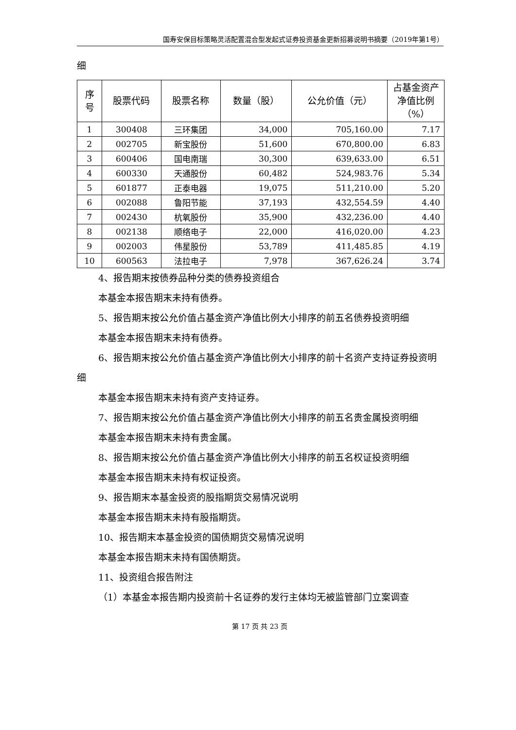国寿安保目标策略灵活配置混合型发起式证券投资基金更新招募说明书摘要（2019年第1号）
细
| 序号 | 股票代码 | 股票名称 | 数量（股） | 公允价值（元） | 占基金资产净值比例（%） |
| --- | --- | --- | --- | --- | --- |
| 1 | 300408 | 三环集团 | 34,000 | 705,160.00 | 7.17 |
| 2 | 002705 | 新宝股份 | 51,600 | 670,800.00 | 6.83 |
| 3 | 600406 | 国电南瑞 | 30,300 | 639,633.00 | 6.51 |
| 4 | 600330 | 天通股份 | 60,482 | 524,983.76 | 5.34 |
| 5 | 601877 | 正泰电器 | 19,075 | 511,210.00 | 5.20 |
| 6 | 002088 | 鲁阳节能 | 37,193 | 432,554.59 | 4.40 |
| 7 | 002430 | 杭氧股份 | 35,900 | 432,236.00 | 4.40 |
| 8 | 002138 | 顺络电子 | 22,000 | 416,020.00 | 4.23 |
| 9 | 002003 | 伟星股份 | 53,789 | 411,485.85 | 4.19 |
| 10 | 600563 | 法拉电子 | 7,978 | 367,626.24 | 3.74 |
4、报告期末按债券品种分类的债券投资组合
本基金本报告期末未持有债券。
5、报告期末按公允价值占基金资产净值比例大小排序的前五名债券投资明细
本基金本报告期末未持有债券。
6、报告期末按公允价值占基金资产净值比例大小排序的前十名资产支持证券投资明细
本基金本报告期末未持有资产支持证券。
7、报告期末按公允价值占基金资产净值比例大小排序的前五名贵金属投资明细
本基金本报告期末未持有贵金属。
8、报告期末按公允价值占基金资产净值比例大小排序的前五名权证投资明细
本基金本报告期末未持有权证投资。
9、报告期末本基金投资的股指期货交易情况说明
本基金本报告期末未持有股指期货。
10、报告期末本基金投资的国债期货交易情况说明
本基金本报告期末未持有国债期货。
11、投资组合报告附注
（1）本基金本报告期内投资前十名证券的发行主体均无被监管部门立案调查
第 17 页 共 23 页